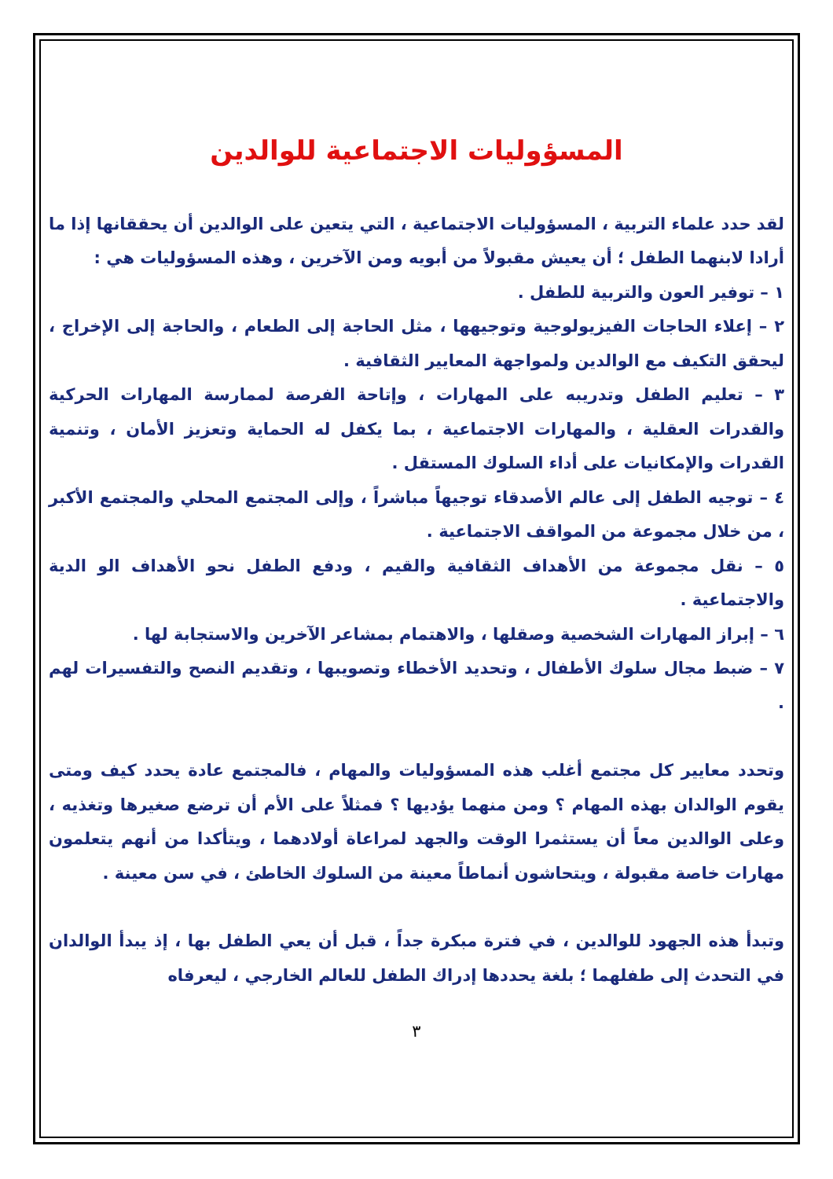المسؤوليات الاجتماعية للوالدين
لقد حدد علماء التربية ، المسؤوليات الاجتماعية ، التي يتعين على الوالدين أن يحققانها إذا ما أرادا لابنهما الطفل ؛ أن يعيش مقبولاً من أبويه ومن الآخرين ، وهذه المسؤوليات هي :
١ – توفير العون والتربية للطفل .
٢ – إعلاء الحاجات الفيزيولوجية وتوجيهها ، مثل الحاجة إلى الطعام ، والحاجة إلى الإخراج ، ليحقق التكيف مع الوالدين ولمواجهة المعايير الثقافية .
٣ – تعليم الطفل وتدريبه على المهارات ، وإتاحة الفرصة لممارسة المهارات الحركية والقدرات العقلية ، والمهارات الاجتماعية ، بما يكفل له الحماية وتعزيز الأمان ، وتنمية القدرات والإمكانيات على أداء السلوك المستقل .
٤ – توجيه الطفل إلى عالم الأصدقاء توجيهاً مباشراً ، وإلى المجتمع المحلي والمجتمع الأكبر ، من خلال مجموعة من المواقف الاجتماعية .
٥ – نقل مجموعة من الأهداف الثقافية والقيم ، ودفع الطفل نحو الأهداف الو الدية والاجتماعية .
٦ – إبراز المهارات الشخصية وصقلها ، والاهتمام بمشاعر الآخرين والاستجابة لها .
٧ – ضبط مجال سلوك الأطفال ، وتحديد الأخطاء وتصويبها ، وتقديم النصح والتفسيرات لهم .
وتحدد معايير كل مجتمع أغلب هذه المسؤوليات والمهام ، فالمجتمع عادة يحدد كيف ومتى يقوم الوالدان بهذه المهام ؟ ومن منهما يؤديها ؟ فمثلاً على الأم أن ترضع صغيرها وتغذيه ، وعلى الوالدين معاً أن يستثمرا الوقت والجهد لمراعاة أولادهما ، ويتأكدا من أنهم يتعلمون مهارات خاصة مقبولة ، ويتحاشون أنماطاً معينة من السلوك الخاطئ ، في سن معينة .
وتبدأ هذه الجهود للوالدين ، في فترة مبكرة جداً ، قبل أن يعي الطفل بها ، إذ يبدأ الوالدان في التحدث إلى طفلهما ؛ بلغة يحددها إدراك الطفل للعالم الخارجي ، ليعرفاه
٣